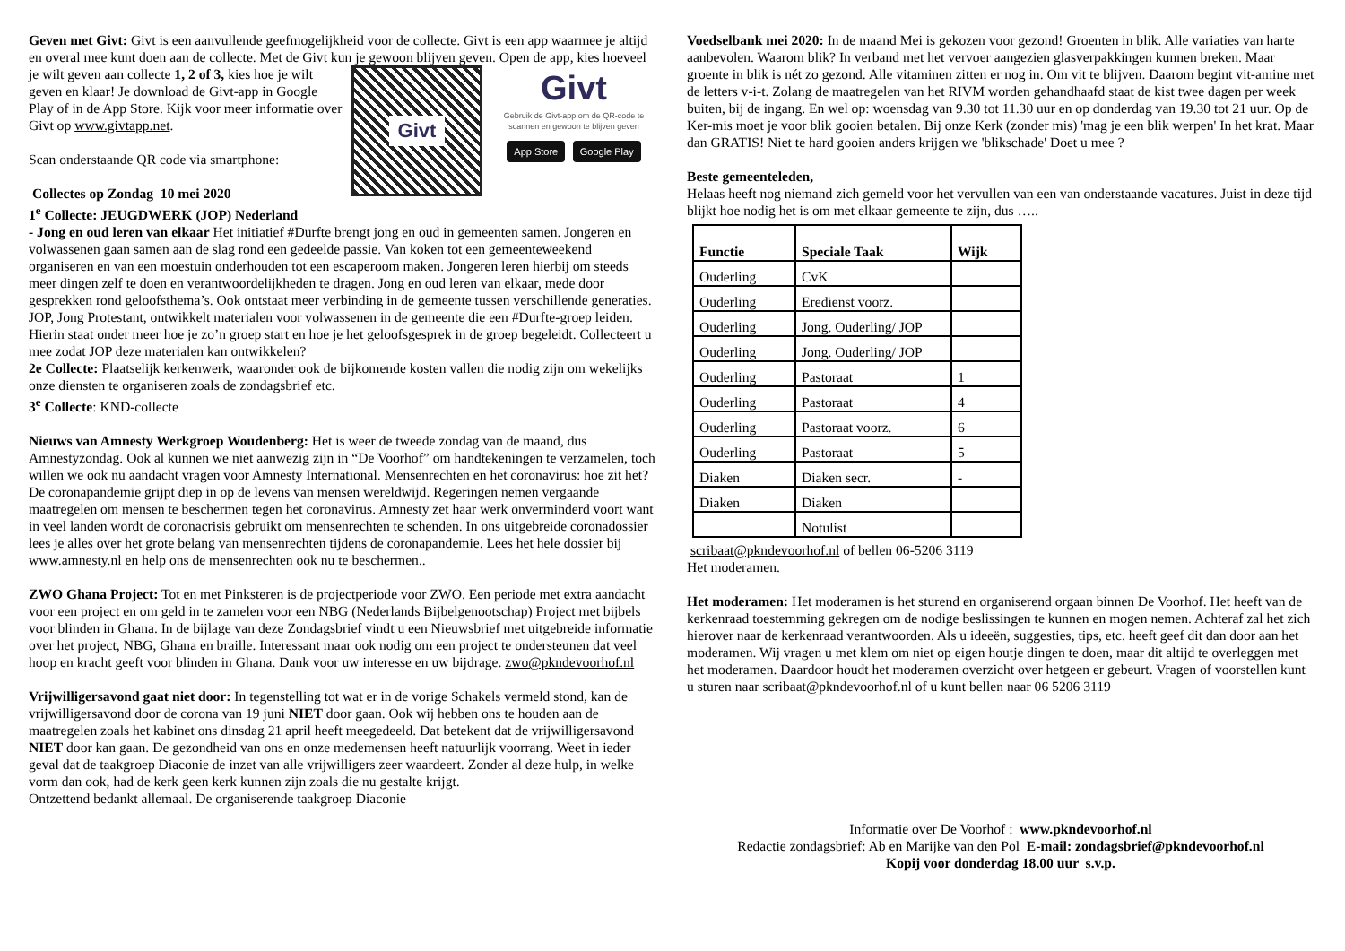Geven met Givt: Givt is een aanvullende geefmogelijkheid voor de collecte. Givt is een app waarmee je altijd en overal mee kunt doen aan de collecte. Met de Givt kun je gewoon blijven
Givt Givt
Gebruik de Givt-app om de QR-code te scannen en gewoon te blijven geven
App Store Google Play
geven. Open de app, kies hoeveel je wilt geven aan collecte 1, 2 of 3, kies hoe je wilt geven en klaar! Je download de Givt-app in Google Play of in de App Store. Kijk voor meer informatie over Givt op www.givtapp.net.
Scan onderstaande QR code via smartphone:
Collectes op Zondag 10 mei 2020
1<sup>e</sup> Collecte: JEUGDWERK (JOP) Nederland
- Jong en oud leren van elkaar Het initiatief #Durfte brengt jong en oud in gemeenten samen. Jongeren en volwassenen gaan samen aan de slag rond een gedeelde passie. Van koken tot een gemeenteweekend organiseren en van een moestuin onderhouden tot een escaperoom maken. Jongeren leren hierbij om steeds meer dingen zelf te doen en verantwoordelijkheden te dragen. Jong en oud leren van elkaar, mede door gesprekken rond geloofsthema’s. Ook ontstaat meer verbinding in de gemeente tussen verschillende generaties. JOP, Jong Protestant, ontwikkelt materialen voor volwassenen in de gemeente die een #Durfte-groep leiden. Hierin staat onder meer hoe je zo’n groep start en hoe je het geloofsgesprek in de groep begeleidt. Collecteert u mee zodat JOP deze materialen kan ontwikkelen?
2e Collecte: Plaatselijk kerkenwerk, waaronder ook de bijkomende kosten vallen die nodig zijn om wekelijks onze diensten te organiseren zoals de zondagsbrief etc.
3<sup>e</sup> Collecte: KND-collecte
Nieuws van Amnesty Werkgroep Woudenberg: Het is weer de tweede zondag van de maand, dus Amnestyzondag. Ook al kunnen we niet aanwezig zijn in “De Voorhof” om handtekeningen te verzamelen, toch willen we ook nu aandacht vragen voor Amnesty International. Mensenrechten en het coronavirus: hoe zit het? De coronapandemie grijpt diep in op de levens van mensen wereldwijd. Regeringen nemen vergaande maatregelen om mensen te beschermen tegen het coronavirus. Amnesty zet haar werk onverminderd voort want in veel landen wordt de coronacrisis gebruikt om mensenrechten te schenden. In ons uitgebreide coronadossier lees je alles over het grote belang van mensenrechten tijdens de coronapandemie. Lees het hele dossier bij www.amnesty.nl en help ons de mensenrechten ook nu te beschermen..
ZWO Ghana Project: Tot en met Pinksteren is de projectperiode voor ZWO. Een periode met extra aandacht voor een project en om geld in te zamelen voor een NBG (Nederlands Bijbelgenootschap) Project met bijbels voor blinden in Ghana. In de bijlage van deze Zondagsbrief vindt u een Nieuwsbrief met uitgebreide informatie over het project, NBG, Ghana en braille. Interessant maar ook nodig om een project te ondersteunen dat veel hoop en kracht geeft voor blinden in Ghana. Dank voor uw interesse en uw bijdrage. zwo@pkndevoorhof.nl
Vrijwilligersavond gaat niet door: In tegenstelling tot wat er in de vorige Schakels vermeld stond, kan de vrijwilligersavond door de corona van 19 juni NIET door gaan. Ook wij hebben ons te houden aan de maatregelen zoals het kabinet ons dinsdag 21 april heeft meegedeeld. Dat betekent dat de vrijwilligersavond NIET door kan gaan. De gezondheid van ons en onze medemensen heeft natuurlijk voorrang. Weet in ieder geval dat de taakgroep Diaconie de inzet van alle vrijwilligers zeer waardeert. Zonder al deze hulp, in welke vorm dan ook, had de kerk geen kerk kunnen zijn zoals die nu gestalte krijgt.
Ontzettend bedankt allemaal. De organiserende taakgroep Diaconie
Voedselbank mei 2020: In de maand Mei is gekozen voor gezond! Groenten in blik. Alle variaties van harte aanbevolen. Waarom blik? In verband met het vervoer aangezien glasverpakkingen kunnen breken. Maar groente in blik is nét zo gezond. Alle vitaminen zitten er nog in. Om vit te blijven. Daarom begint vit-amine met de letters v-i-t. Zolang de maatregelen van het RIVM worden gehandhaafd staat de kist twee dagen per week buiten, bij de ingang. En wel op: woensdag van 9.30 tot 11.30 uur en op donderdag van 19.30 tot 21 uur. Op de Ker-mis moet je voor blik gooien betalen. Bij onze Kerk (zonder mis) 'mag je een blik werpen' In het krat. Maar dan GRATIS! Niet te hard gooien anders krijgen we 'blikschade' Doet u mee ?
Beste gemeenteleden,
Helaas heeft nog niemand zich gemeld voor het vervullen van een van onderstaande vacatures. Juist in deze tijd blijkt hoe nodig het is om met elkaar gemeente te zijn, dus …..
| Functie | Speciale Taak | Wijk |
| --- | --- | --- |
| Ouderling | CvK | |
| Ouderling | Eredienst voorz. | |
| Ouderling | Jong. Ouderling/ JOP | |
| Ouderling | Jong. Ouderling/ JOP | |
| Ouderling | Pastoraat | 1 |
| Ouderling | Pastoraat | 4 |
| Ouderling | Pastoraat voorz. | 6 |
| Ouderling | Pastoraat | 5 |
| Diaken | Diaken secr. | - |
| Diaken | Diaken | |
| | Notulist | |
scribaat@pkndevoorhof.nl of bellen 06-5206 3119
Het moderamen.
Het moderamen: Het moderamen is het sturend en organiserend orgaan binnen De Voorhof. Het heeft van de kerkenraad toestemming gekregen om de nodige beslissingen te kunnen en mogen nemen. Achteraf zal het zich hierover naar de kerkenraad verantwoorden. Als u ideeën, suggesties, tips, etc. heeft geef dit dan door aan het moderamen. Wij vragen u met klem om niet op eigen houtje dingen te doen, maar dit altijd te overleggen met het moderamen. Daardoor houdt het moderamen overzicht over hetgeen er gebeurt. Vragen of voorstellen kunt u sturen naar scribaat@pkndevoorhof.nl of u kunt bellen naar 06 5206 3119
Informatie over De Voorhof : www.pkndevoorhof.nl
Redactie zondagsbrief: Ab en Marijke van den Pol E-mail: zondagsbrief@pkndevoorhof.nl
Kopij voor donderdag 18.00 uur s.v.p.